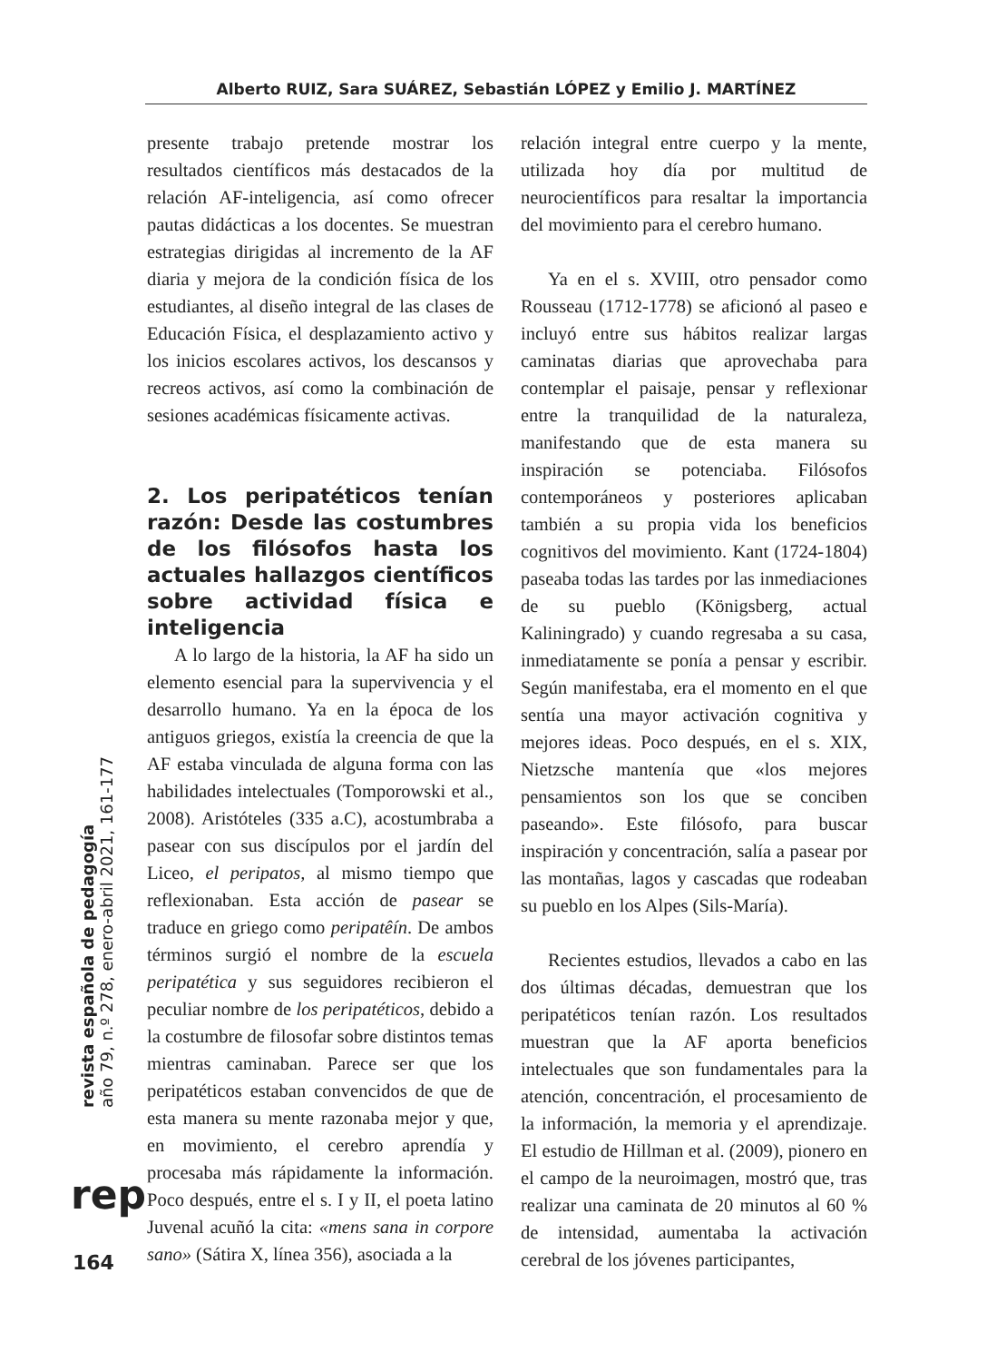Alberto RUIZ, Sara SUÁREZ, Sebastián LÓPEZ y Emilio J. MARTÍNEZ
presente trabajo pretende mostrar los resultados científicos más destacados de la relación AF-inteligencia, así como ofrecer pautas didácticas a los docentes. Se muestran estrategias dirigidas al incremento de la AF diaria y mejora de la condición física de los estudiantes, al diseño integral de las clases de Educación Física, el desplazamiento activo y los inicios escolares activos, los descansos y recreos activos, así como la combinación de sesiones académicas físicamente activas.
2. Los peripatéticos tenían razón: Desde las costumbres de los filósofos hasta los actuales hallazgos científicos sobre actividad física e inteligencia
A lo largo de la historia, la AF ha sido un elemento esencial para la supervivencia y el desarrollo humano. Ya en la época de los antiguos griegos, existía la creencia de que la AF estaba vinculada de alguna forma con las habilidades intelectuales (Tomporowski et al., 2008). Aristóteles (335 a.C), acostumbraba a pasear con sus discípulos por el jardín del Liceo, el peripatos, al mismo tiempo que reflexionaban. Esta acción de pasear se traduce en griego como peripatêín. De ambos términos surgió el nombre de la escuela peripatética y sus seguidores recibieron el peculiar nombre de los peripatéticos, debido a la costumbre de filosofar sobre distintos temas mientras caminaban. Parece ser que los peripatéticos estaban convencidos de que de esta manera su mente razonaba mejor y que, en movimiento, el cerebro aprendía y procesaba más rápidamente la información. Poco después, entre el s. I y II, el poeta latino Juvenal acuñó la cita: «mens sana in corpore sano» (Sátira X, línea 356), asociada a la
relación integral entre cuerpo y la mente, utilizada hoy día por multitud de neurocientíficos para resaltar la importancia del movimiento para el cerebro humano.
Ya en el s. XVIII, otro pensador como Rousseau (1712-1778) se aficionó al paseo e incluyó entre sus hábitos realizar largas caminatas diarias que aprovechaba para contemplar el paisaje, pensar y reflexionar entre la tranquilidad de la naturaleza, manifestando que de esta manera su inspiración se potenciaba. Filósofos contemporáneos y posteriores aplicaban también a su propia vida los beneficios cognitivos del movimiento. Kant (1724-1804) paseaba todas las tardes por las inmediaciones de su pueblo (Königsberg, actual Kaliningrado) y cuando regresaba a su casa, inmediatamente se ponía a pensar y escribir. Según manifestaba, era el momento en el que sentía una mayor activación cognitiva y mejores ideas. Poco después, en el s. XIX, Nietzsche mantenía que «los mejores pensamientos son los que se conciben paseando». Este filósofo, para buscar inspiración y concentración, salía a pasear por las montañas, lagos y cascadas que rodeaban su pueblo en los Alpes (Sils-María).
Recientes estudios, llevados a cabo en las dos últimas décadas, demuestran que los peripatéticos tenían razón. Los resultados muestran que la AF aporta beneficios intelectuales que son fundamentales para la atención, concentración, el procesamiento de la información, la memoria y el aprendizaje. El estudio de Hillman et al. (2009), pionero en el campo de la neuroimagen, mostró que, tras realizar una caminata de 20 minutos al 60 % de intensidad, aumentaba la activación cerebral de los jóvenes participantes,
revista española de pedagogía
año 79, n.º 278, enero-abril 2021, 161-177
rep
164